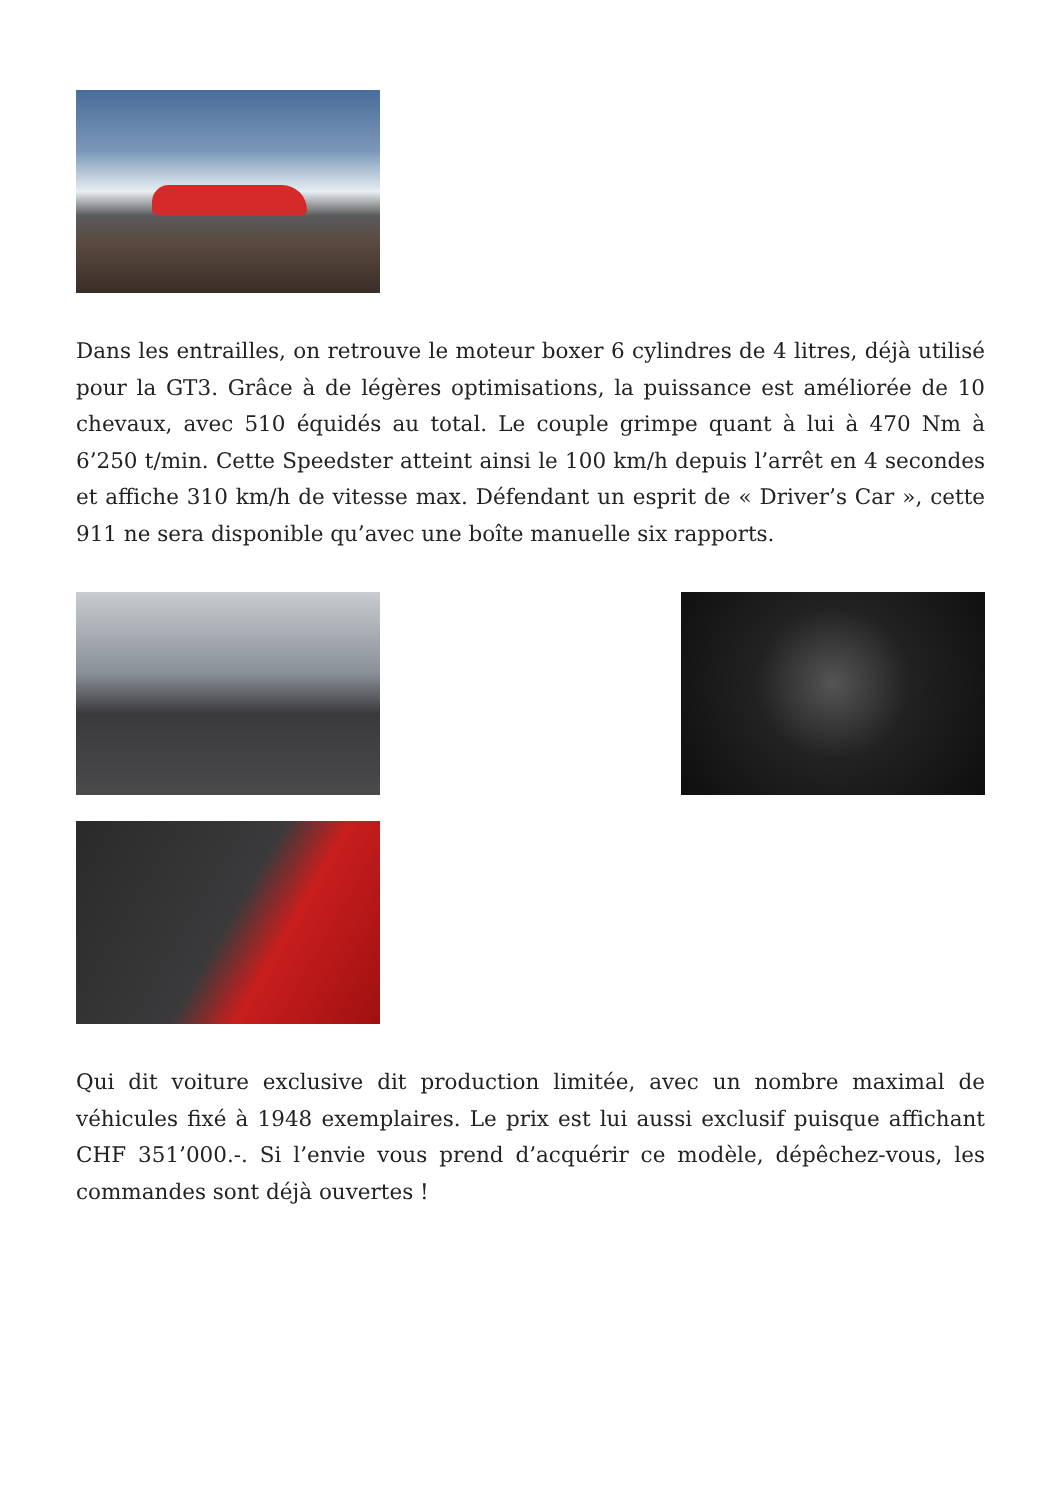Dans les entrailles, on retrouve le moteur boxer 6 cylindres de 4 litres, déjà utilisé pour la GT3. Grâce à de légères optimisations, la puissance est améliorée de 10 chevaux, avec 510 équidés au total. Le couple grimpe quant à lui à 470 Nm à 6’250 t/min. Cette Speedster atteint ainsi le 100 km/h depuis l’arrêt en 4 secondes et affiche 310 km/h de vitesse max. Défendant un esprit de « Driver’s Car », cette 911 ne sera disponible qu’avec une boîte manuelle six rapports.
Qui dit voiture exclusive dit production limitée, avec un nombre maximal de véhicules fixé à 1948 exemplaires. Le prix est lui aussi exclusif puisque affichant CHF 351’000.-. Si l’envie vous prend d’acquérir ce modèle, dépêchez-vous, les commandes sont déjà ouvertes !